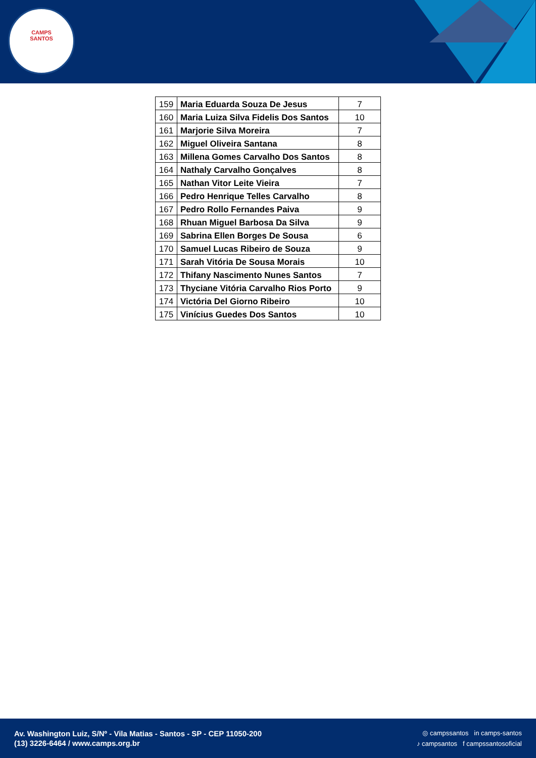CAMPS
SANTOS
| 159 | Maria Eduarda Souza De Jesus | 7 |
| 160 | Maria Luiza Silva Fidelis Dos Santos | 10 |
| 161 | Marjorie Silva Moreira | 7 |
| 162 | Miguel Oliveira Santana | 8 |
| 163 | Millena Gomes Carvalho Dos Santos | 8 |
| 164 | Nathaly Carvalho Gonçalves | 8 |
| 165 | Nathan Vitor Leite Vieira | 7 |
| 166 | Pedro Henrique Telles Carvalho | 8 |
| 167 | Pedro Rollo Fernandes Paiva | 9 |
| 168 | Rhuan Miguel Barbosa Da Silva | 9 |
| 169 | Sabrina Ellen Borges De Sousa | 6 |
| 170 | Samuel Lucas Ribeiro de Souza | 9 |
| 171 | Sarah Vitória De Sousa Morais | 10 |
| 172 | Thifany Nascimento Nunes Santos | 7 |
| 173 | Thyciane Vitória Carvalho Rios Porto | 9 |
| 174 | Victória Del Giorno Ribeiro | 10 |
| 175 | Vinícius Guedes Dos Santos | 10 |
Av. Washington Luiz, S/Nº - Vila Matias - Santos - SP - CEP 11050-200
(13) 3226-6464 / www.camps.org.br
◎ campssantos in camps-santos
♪ campsantos f campssantosoficial